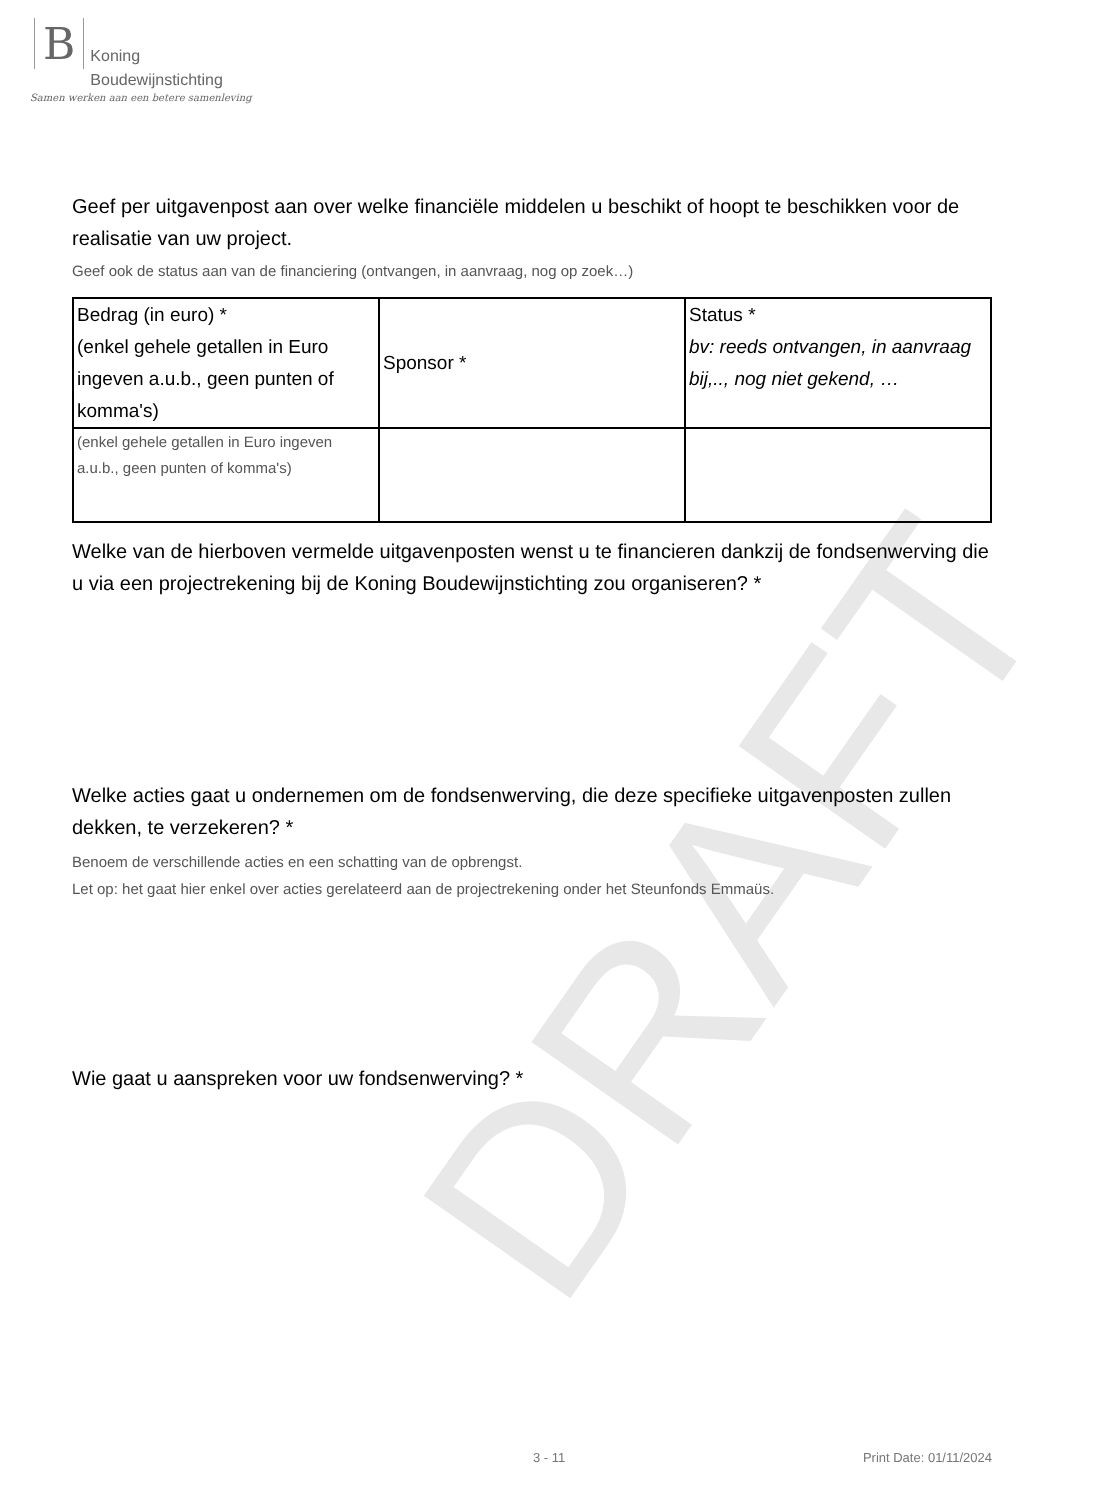DRAFT
B Koning
Boudewijnstichting
Samen werken aan een betere samenleving
Geef per uitgavenpost aan over welke financiële middelen u beschikt of hoopt te beschikken voor de realisatie van uw project.
Geef ook de status aan van de financiering (ontvangen, in aanvraag, nog op zoek…)
| Bedrag (in euro) * (enkel gehele getallen in Euro ingeven a.u.b., geen punten of komma's) | Sponsor * | Status * bv: reeds ontvangen, in aanvraag bij,.., nog niet gekend, … |
| (enkel gehele getallen in Euro ingeven a.u.b., geen punten of komma's) | | |
Welke van de hierboven vermelde uitgavenposten wenst u te financieren dankzij de fondsenwerving die u via een projectrekening bij de Koning Boudewijnstichting zou organiseren? *
Welke acties gaat u ondernemen om de fondsenwerving, die deze specifieke uitgavenposten zullen dekken, te verzekeren? *
Benoem de verschillende acties en een schatting van de opbrengst.
Let op: het gaat hier enkel over acties gerelateerd aan de projectrekening onder het Steunfonds Emmaüs.
Wie gaat u aanspreken voor uw fondsenwerving? *
3 - 11 Print Date: 01/11/2024